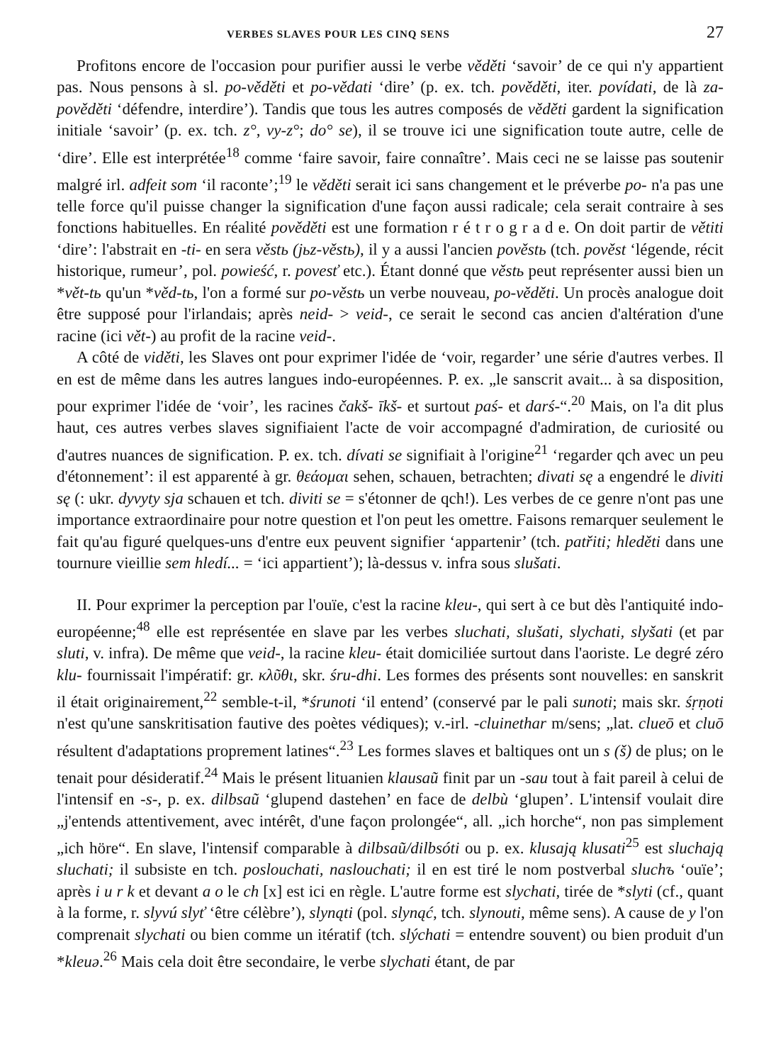VERBES SLAVES POUR LES CINQ SENS 27
Profitons encore de l'occasion pour purifier aussi le verbe věděti ‘savoir’ de ce qui n'y appartient pas. Nous pensons à sl. po-věděti et po-vědati ‘dire’ (p. ex. tch. pověděti, iter. povídati, de là za-pověděti ‘défendre, interdire’). Tandis que tous les autres composés de věděti gardent la signification initiale ‘savoir’ (p. ex. tch. z°, vy-z°; do° se), il se trouve ici une signification toute autre, celle de ‘dire’. Elle est interprétée<sup>18</sup> comme ‘faire savoir, faire connaître’. Mais ceci ne se laisse pas soutenir malgré irl. adfeit som ‘il raconte’;<sup>19</sup> le věděti serait ici sans changement et le préverbe po- n'a pas une telle force qu'il puisse changer la signification d'une façon aussi radicale; cela serait contraire à ses fonctions habituelles. En réalité pověděti est une formation r é t r o g r a d e. On doit partir de větiti ‘dire’: l'abstrait en -ti- en sera věstь (jьz-věstь), il y a aussi l'ancien pověstь (tch. pověst ‘légende, récit historique, rumeur’, pol. powieść, r. povesť etc.). Étant donné que věstь peut représenter aussi bien un *vět-tь qu'un *věd-tь, l'on a formé sur po-věstь un verbe nouveau, po-věděti. Un procès analogue doit être supposé pour l'irlandais; après neid- > veid-, ce serait le second cas ancien d'altération d'une racine (ici vět-) au profit de la racine veid-.
A côté de viděti, les Slaves ont pour exprimer l'idée de ‘voir, regarder’ une série d'autres verbes. Il en est de même dans les autres langues indo-européennes. P. ex. „le sanscrit avait... à sa disposition, pour exprimer l'idée de ‘voir’, les racines čakš- īkš- et surtout paś- et darś-“.<sup>20</sup> Mais, on l'a dit plus haut, ces autres verbes slaves signifiaient l'acte de voir accompagné d'admiration, de curiosité ou d'autres nuances de signification. P. ex. tch. dívati se signifiait à l'origine<sup>21</sup> ‘regarder qch avec un peu d'étonnement’: il est apparenté à gr. θεάομαι sehen, schauen, betrachten; divati sę a engendré le diviti sę (: ukr. dyvyty sja schauen et tch. diviti se = s'étonner de qch!). Les verbes de ce genre n'ont pas une importance extraordinaire pour notre question et l'on peut les omettre. Faisons remarquer seulement le fait qu'au figuré quelques-uns d'entre eux peuvent signifier ‘appartenir’ (tch. patřiti; hleděti dans une tournure vieillie sem hledí... = ‘ici appartient’); là-dessus v. infra sous slušati.
II. Pour exprimer la perception par l'ouïe, c'est la racine kleu-, qui sert à ce but dès l'antiquité indo-européenne;<sup>48</sup> elle est représentée en slave par les verbes sluchati, slušati, slychati, slyšati (et par sluti, v. infra). De même que veid-, la racine kleu- était domiciliée surtout dans l'aoriste. Le degré zéro klu- fournissait l'impératif: gr. κλῦθι, skr. śru-dhi. Les formes des présents sont nouvelles: en sanskrit il était originairement,<sup>22</sup> semble-t-il, *śrunoti ‘il entend’ (conservé par le pali sunoti; mais skr. śṛṇoti n'est qu'une sanskritisation fautive des poètes védiques); v.-irl. -cluinethar m/sens; „lat. clueō et cluō résultent d'adaptations proprement latines“.<sup>23</sup> Les formes slaves et baltiques ont un s (š) de plus; on le tenait pour désideratif.<sup>24</sup> Mais le présent lituanien klausaũ finit par un -sau tout à fait pareil à celui de l'intensif en -s-, p. ex. dilbsaũ ‘glupend dastehen’ en face de delbù ‘glupen’. L'intensif voulait dire „j'entends attentivement, avec intérêt, d'une façon prolongée“, all. „ich horche“, non pas simplement „ich höre“. En slave, l'intensif comparable à dilbsaũ/dilbsóti ou p. ex. klusają klusati<sup>25</sup> est sluchają sluchati; il subsiste en tch. poslouchati, naslouchati; il en est tiré le nom postverbal sluchъ ‘ouïe’; après i u r k et devant a o le ch [x] est ici en règle. L'autre forme est slychati, tirée de *slyti (cf., quant à la forme, r. slyvú slyť ‘être célèbre’), slynąti (pol. slynąć, tch. slynouti, même sens). A cause de y l'on comprenait slychati ou bien comme un itératif (tch. slýchati = entendre souvent) ou bien produit d'un *kleuə.<sup>26</sup> Mais cela doit être secondaire, le verbe slychati étant, de par